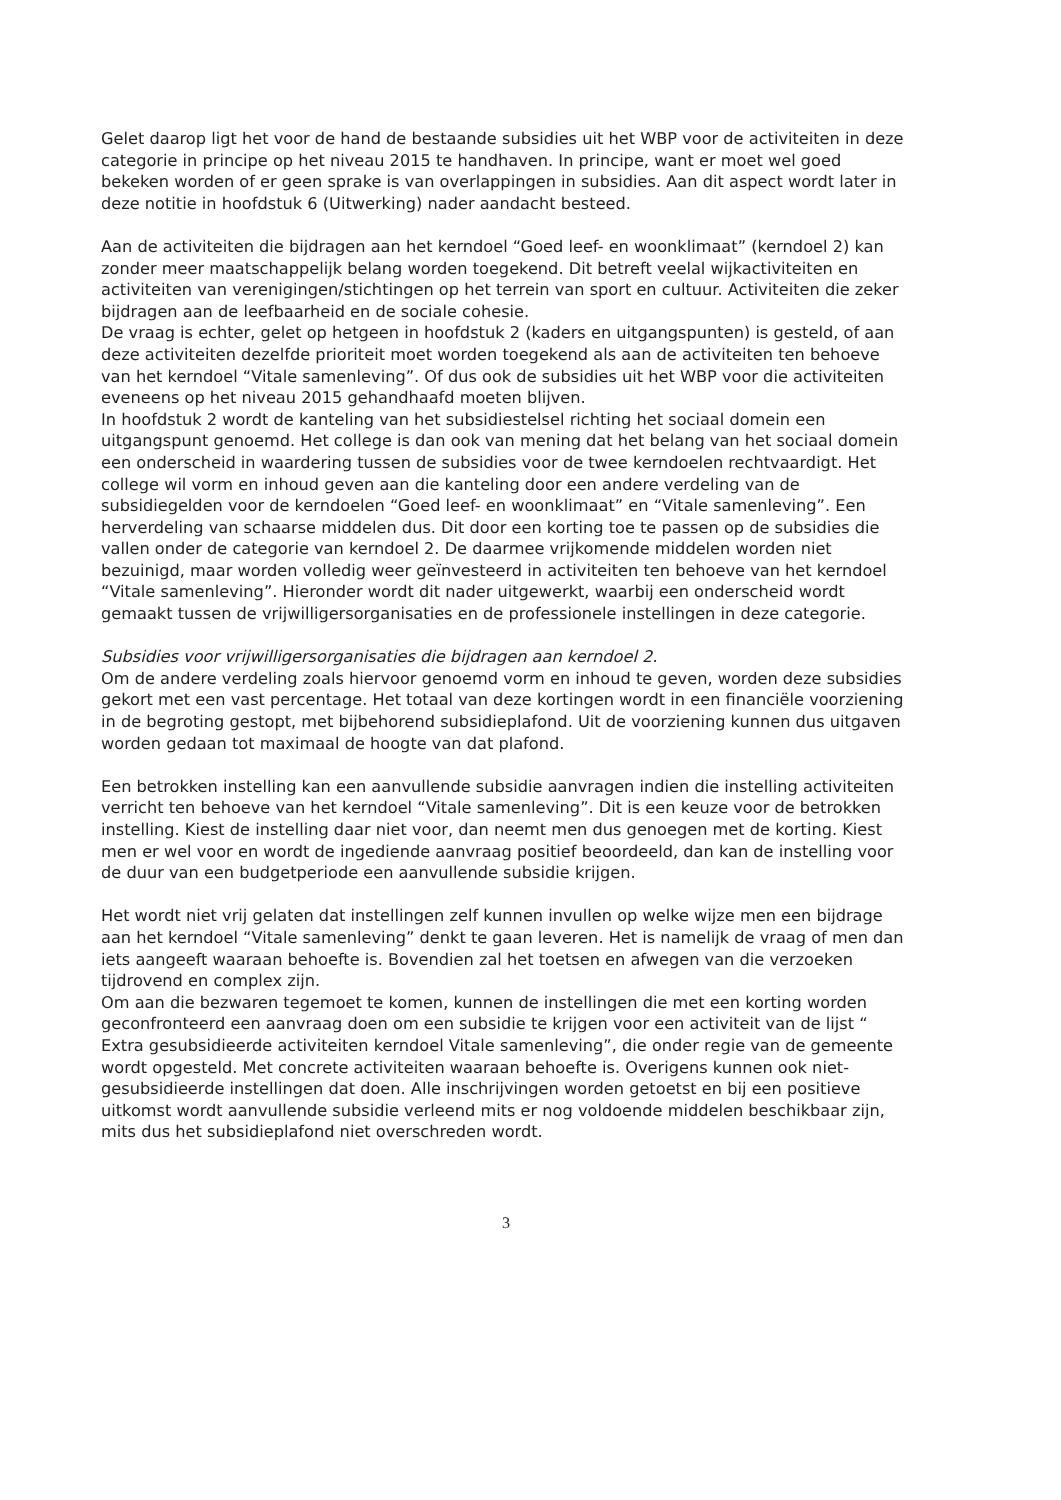Gelet daarop ligt het voor de hand de bestaande subsidies uit het WBP voor de activiteiten in deze categorie in principe op het niveau 2015 te handhaven. In principe, want er moet wel goed bekeken worden of er geen sprake is van overlappingen in subsidies. Aan dit aspect wordt later in deze notitie in hoofdstuk 6 (Uitwerking) nader aandacht besteed.
Aan de activiteiten die bijdragen aan het kerndoel “Goed leef- en woonklimaat” (kerndoel 2) kan zonder meer maatschappelijk belang worden toegekend. Dit betreft veelal wijkactiviteiten en activiteiten van verenigingen/stichtingen op het terrein van sport en cultuur. Activiteiten die zeker bijdragen aan de leefbaarheid en de sociale cohesie.
De vraag is echter, gelet op hetgeen in hoofdstuk 2 (kaders en uitgangspunten) is gesteld, of aan deze activiteiten dezelfde prioriteit moet worden toegekend als aan de activiteiten ten behoeve van het kerndoel “Vitale samenleving”. Of dus ook de subsidies uit het WBP voor die activiteiten eveneens op het niveau 2015 gehandhaafd moeten blijven.
In hoofdstuk 2 wordt de kanteling van het subsidiestelsel richting het sociaal domein een uitgangspunt genoemd. Het college is dan ook van mening dat het belang van het sociaal domein een onderscheid in waardering tussen de subsidies voor de twee kerndoelen rechtvaardigt. Het college wil vorm en inhoud geven aan die kanteling door een andere verdeling van de subsidiegelden voor de kerndoelen “Goed leef- en woonklimaat” en “Vitale samenleving”. Een herverdeling van schaarse middelen dus. Dit door een korting toe te passen op de subsidies die vallen onder de categorie van kerndoel 2. De daarmee vrijkomende middelen worden niet bezuinigd, maar worden volledig weer geïnvesteerd in activiteiten ten behoeve van het kerndoel “Vitale samenleving”. Hieronder wordt dit nader uitgewerkt, waarbij een onderscheid wordt gemaakt tussen de vrijwilligersorganisaties en de professionele instellingen in deze categorie.
Subsidies voor vrijwilligersorganisaties die bijdragen aan kerndoel 2.
Om de andere verdeling zoals hiervoor genoemd vorm en inhoud te geven, worden deze subsidies gekort met een vast percentage. Het totaal van deze kortingen wordt in een financiële voorziening in de begroting gestopt, met bijbehorend subsidieplafond. Uit de voorziening kunnen dus uitgaven worden gedaan tot maximaal de hoogte van dat plafond.
Een betrokken instelling kan een aanvullende subsidie aanvragen indien die instelling activiteiten verricht ten behoeve van het kerndoel “Vitale samenleving”. Dit is een keuze voor de betrokken instelling. Kiest de instelling daar niet voor, dan neemt men dus genoegen met de korting. Kiest men er wel voor en wordt de ingediende aanvraag positief beoordeeld, dan kan de instelling voor de duur van een budgetperiode een aanvullende subsidie krijgen.
Het wordt niet vrij gelaten dat instellingen zelf kunnen invullen op welke wijze men een bijdrage aan het kerndoel “Vitale samenleving” denkt te gaan leveren. Het is namelijk de vraag of men dan iets aangeeft waaraan behoefte is. Bovendien zal het toetsen en afwegen van die verzoeken tijdrovend en complex zijn.
Om aan die bezwaren tegemoet te komen, kunnen de instellingen die met een korting worden geconfronteerd een aanvraag doen om een subsidie te krijgen voor een activiteit van de lijst “ Extra gesubsidieerde activiteiten kerndoel Vitale samenleving”, die onder regie van de gemeente wordt opgesteld. Met concrete activiteiten waaraan behoefte is. Overigens kunnen ook niet-gesubsidieerde instellingen dat doen. Alle inschrijvingen worden getoetst en bij een positieve uitkomst wordt aanvullende subsidie verleend mits er nog voldoende middelen beschikbaar zijn, mits dus het subsidieplafond niet overschreden wordt.
3